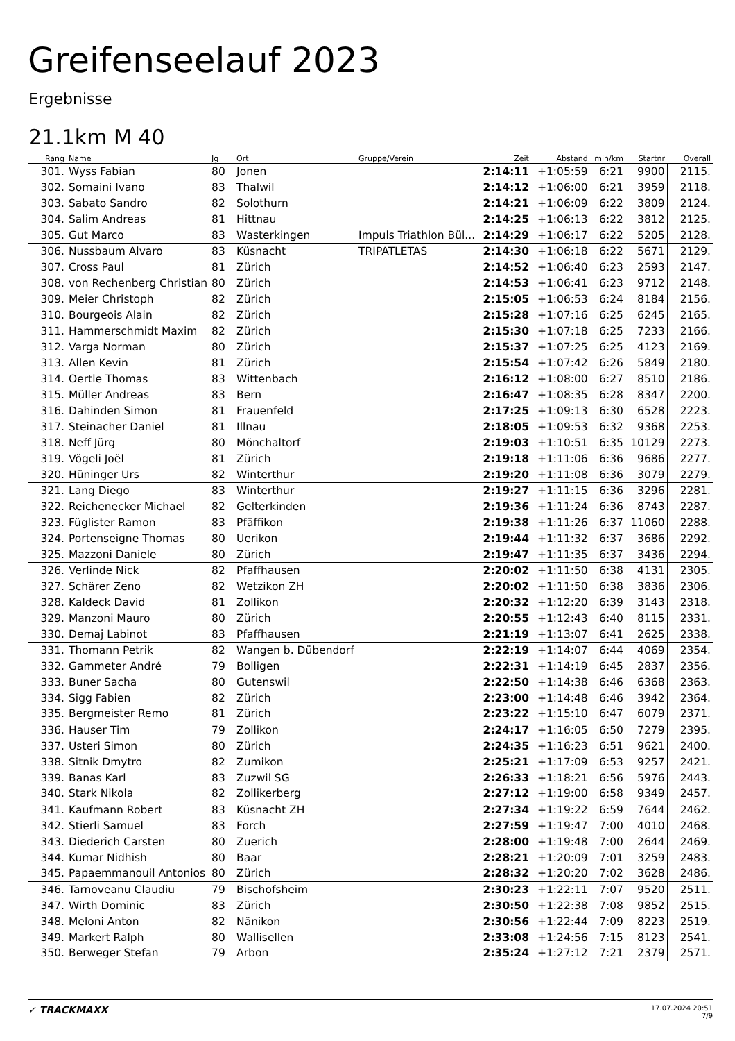Greifenseelauf 2023
Ergebnisse
21.1km M 40
| Rang | Name | Jg | Ort | Gruppe/Verein | Zeit | Abstand | min/km | Startnr | Overall |
| --- | --- | --- | --- | --- | --- | --- | --- | --- | --- |
| 301. | Wyss Fabian | 80 | Jonen | | 2:14:11 | +1:05:59 | 6:21 | 9900 | 2115. |
| 302. | Somaini Ivano | 83 | Thalwil | | 2:14:12 | +1:06:00 | 6:21 | 3959 | 2118. |
| 303. | Sabato Sandro | 82 | Solothurn | | 2:14:21 | +1:06:09 | 6:22 | 3809 | 2124. |
| 304. | Salim Andreas | 81 | Hittnau | | 2:14:25 | +1:06:13 | 6:22 | 3812 | 2125. |
| 305. | Gut Marco | 83 | Wasterkingen | Impuls Triathlon Bül... | 2:14:29 | +1:06:17 | 6:22 | 5205 | 2128. |
| 306. | Nussbaum Alvaro | 83 | Küsnacht | TRIPATLETAS | 2:14:30 | +1:06:18 | 6:22 | 5671 | 2129. |
| 307. | Cross Paul | 81 | Zürich | | 2:14:52 | +1:06:40 | 6:23 | 2593 | 2147. |
| 308. | von Rechenberg Christian | 80 | Zürich | | 2:14:53 | +1:06:41 | 6:23 | 9712 | 2148. |
| 309. | Meier Christoph | 82 | Zürich | | 2:15:05 | +1:06:53 | 6:24 | 8184 | 2156. |
| 310. | Bourgeois Alain | 82 | Zürich | | 2:15:28 | +1:07:16 | 6:25 | 6245 | 2165. |
| 311. | Hammerschmidt Maxim | 82 | Zürich | | 2:15:30 | +1:07:18 | 6:25 | 7233 | 2166. |
| 312. | Varga Norman | 80 | Zürich | | 2:15:37 | +1:07:25 | 6:25 | 4123 | 2169. |
| 313. | Allen Kevin | 81 | Zürich | | 2:15:54 | +1:07:42 | 6:26 | 5849 | 2180. |
| 314. | Oertle Thomas | 83 | Wittenbach | | 2:16:12 | +1:08:00 | 6:27 | 8510 | 2186. |
| 315. | Müller Andreas | 83 | Bern | | 2:16:47 | +1:08:35 | 6:28 | 8347 | 2200. |
| 316. | Dahinden Simon | 81 | Frauenfeld | | 2:17:25 | +1:09:13 | 6:30 | 6528 | 2223. |
| 317. | Steinacher Daniel | 81 | Illnau | | 2:18:05 | +1:09:53 | 6:32 | 9368 | 2253. |
| 318. | Neff Jürg | 80 | Mönchaltorf | | 2:19:03 | +1:10:51 | 6:35 | 10129 | 2273. |
| 319. | Vögeli Joël | 81 | Zürich | | 2:19:18 | +1:11:06 | 6:36 | 9686 | 2277. |
| 320. | Hüninger Urs | 82 | Winterthur | | 2:19:20 | +1:11:08 | 6:36 | 3079 | 2279. |
| 321. | Lang Diego | 83 | Winterthur | | 2:19:27 | +1:11:15 | 6:36 | 3296 | 2281. |
| 322. | Reichenecker Michael | 82 | Gelterkinden | | 2:19:36 | +1:11:24 | 6:36 | 8743 | 2287. |
| 323. | Füglister Ramon | 83 | Pfäffikon | | 2:19:38 | +1:11:26 | 6:37 | 11060 | 2288. |
| 324. | Portenseigne Thomas | 80 | Uerikon | | 2:19:44 | +1:11:32 | 6:37 | 3686 | 2292. |
| 325. | Mazzoni Daniele | 80 | Zürich | | 2:19:47 | +1:11:35 | 6:37 | 3436 | 2294. |
| 326. | Verlinde Nick | 82 | Pfaffhausen | | 2:20:02 | +1:11:50 | 6:38 | 4131 | 2305. |
| 327. | Schärer Zeno | 82 | Wetzikon ZH | | 2:20:02 | +1:11:50 | 6:38 | 3836 | 2306. |
| 328. | Kaldeck David | 81 | Zollikon | | 2:20:32 | +1:12:20 | 6:39 | 3143 | 2318. |
| 329. | Manzoni Mauro | 80 | Zürich | | 2:20:55 | +1:12:43 | 6:40 | 8115 | 2331. |
| 330. | Demaj Labinot | 83 | Pfaffhausen | | 2:21:19 | +1:13:07 | 6:41 | 2625 | 2338. |
| 331. | Thomann Petrik | 82 | Wangen b. Dübendorf | | 2:22:19 | +1:14:07 | 6:44 | 4069 | 2354. |
| 332. | Gammeter André | 79 | Bolligen | | 2:22:31 | +1:14:19 | 6:45 | 2837 | 2356. |
| 333. | Buner Sacha | 80 | Gutenswil | | 2:22:50 | +1:14:38 | 6:46 | 6368 | 2363. |
| 334. | Sigg Fabien | 82 | Zürich | | 2:23:00 | +1:14:48 | 6:46 | 3942 | 2364. |
| 335. | Bergmeister Remo | 81 | Zürich | | 2:23:22 | +1:15:10 | 6:47 | 6079 | 2371. |
| 336. | Hauser Tim | 79 | Zollikon | | 2:24:17 | +1:16:05 | 6:50 | 7279 | 2395. |
| 337. | Usteri Simon | 80 | Zürich | | 2:24:35 | +1:16:23 | 6:51 | 9621 | 2400. |
| 338. | Sitnik Dmytro | 82 | Zumikon | | 2:25:21 | +1:17:09 | 6:53 | 9257 | 2421. |
| 339. | Banas Karl | 83 | Zuzwil SG | | 2:26:33 | +1:18:21 | 6:56 | 5976 | 2443. |
| 340. | Stark Nikola | 82 | Zollikerberg | | 2:27:12 | +1:19:00 | 6:58 | 9349 | 2457. |
| 341. | Kaufmann Robert | 83 | Küsnacht ZH | | 2:27:34 | +1:19:22 | 6:59 | 7644 | 2462. |
| 342. | Stierli Samuel | 83 | Forch | | 2:27:59 | +1:19:47 | 7:00 | 4010 | 2468. |
| 343. | Diederich Carsten | 80 | Zuerich | | 2:28:00 | +1:19:48 | 7:00 | 2644 | 2469. |
| 344. | Kumar Nidhish | 80 | Baar | | 2:28:21 | +1:20:09 | 7:01 | 3259 | 2483. |
| 345. | Papaemmanouil Antonios | 80 | Zürich | | 2:28:32 | +1:20:20 | 7:02 | 3628 | 2486. |
| 346. | Tarnoveanu Claudiu | 79 | Bischofsheim | | 2:30:23 | +1:22:11 | 7:07 | 9520 | 2511. |
| 347. | Wirth Dominic | 83 | Zürich | | 2:30:50 | +1:22:38 | 7:08 | 9852 | 2515. |
| 348. | Meloni Anton | 82 | Nänikon | | 2:30:56 | +1:22:44 | 7:09 | 8223 | 2519. |
| 349. | Markert Ralph | 80 | Wallisellen | | 2:33:08 | +1:24:56 | 7:15 | 8123 | 2541. |
| 350. | Berweger Stefan | 79 | Arbon | | 2:35:24 | +1:27:12 | 7:21 | 2379 | 2571. |
17.07.2024 20:51
7/9 ✓ TRACKMAXX